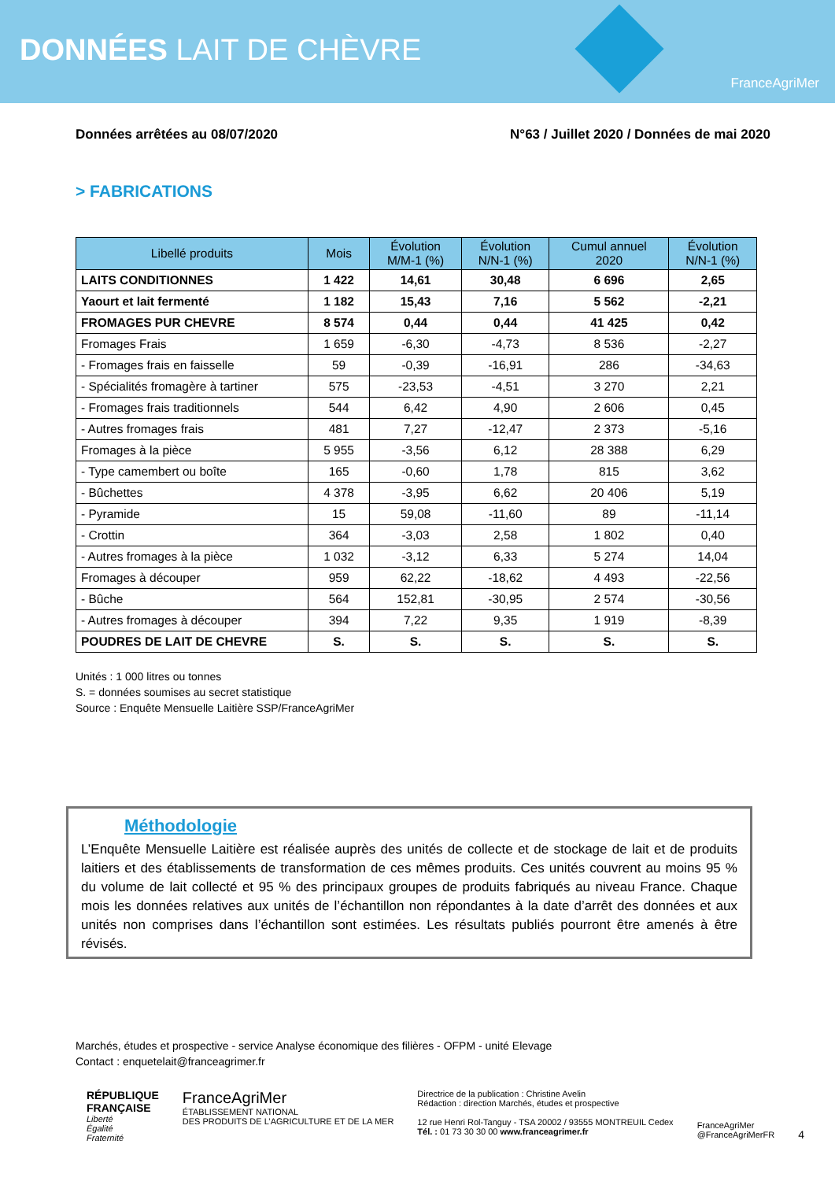DONNÉES LAIT DE CHÈVRE
FranceAgriMer
Données arrêtées au 08/07/2020 N°63 / Juillet 2020 / Données de mai 2020
> FABRICATIONS
| Libellé produits | Mois | Évolution M/M-1 (%) | Évolution N/N-1 (%) | Cumul annuel 2020 | Évolution N/N-1 (%) |
| --- | --- | --- | --- | --- | --- |
| LAITS CONDITIONNES | 1 422 | 14,61 | 30,48 | 6 696 | 2,65 |
| Yaourt et lait fermenté | 1 182 | 15,43 | 7,16 | 5 562 | -2,21 |
| FROMAGES PUR CHEVRE | 8 574 | 0,44 | 0,44 | 41 425 | 0,42 |
| Fromages Frais | 1 659 | -6,30 | -4,73 | 8 536 | -2,27 |
| - Fromages frais en faisselle | 59 | -0,39 | -16,91 | 286 | -34,63 |
| - Spécialités fromagère à tartiner | 575 | -23,53 | -4,51 | 3 270 | 2,21 |
| - Fromages frais traditionnels | 544 | 6,42 | 4,90 | 2 606 | 0,45 |
| - Autres fromages frais | 481 | 7,27 | -12,47 | 2 373 | -5,16 |
| Fromages à la pièce | 5 955 | -3,56 | 6,12 | 28 388 | 6,29 |
| - Type camembert ou boîte | 165 | -0,60 | 1,78 | 815 | 3,62 |
| - Bûchettes | 4 378 | -3,95 | 6,62 | 20 406 | 5,19 |
| - Pyramide | 15 | 59,08 | -11,60 | 89 | -11,14 |
| - Crottin | 364 | -3,03 | 2,58 | 1 802 | 0,40 |
| - Autres fromages à la pièce | 1 032 | -3,12 | 6,33 | 5 274 | 14,04 |
| Fromages à découper | 959 | 62,22 | -18,62 | 4 493 | -22,56 |
| - Bûche | 564 | 152,81 | -30,95 | 2 574 | -30,56 |
| - Autres fromages à découper | 394 | 7,22 | 9,35 | 1 919 | -8,39 |
| POUDRES DE LAIT DE CHEVRE | S. | S. | S. | S. | S. |
Unités : 1 000 litres ou tonnes
S. = données soumises au secret statistique
Source : Enquête Mensuelle Laitière SSP/FranceAgriMer
Méthodologie
L’Enquête Mensuelle Laitière est réalisée auprès des unités de collecte et de stockage de lait et de produits laitiers et des établissements de transformation de ces mêmes produits. Ces unités couvrent au moins 95 % du volume de lait collecté et 95 % des principaux groupes de produits fabriqués au niveau France. Chaque mois les données relatives aux unités de l’échantillon non répondantes à la date d’arrêt des données et aux unités non comprises dans l’échantillon sont estimées. Les résultats publiés pourront être amenés à être révisés.
Marchés, études et prospective - service Analyse économique des filières - OFPM - unité Elevage
Contact : enquetelait@franceagrimer.fr
RÉPUBLIQUE
FRANÇAISE
Liberté
Égalité
Fraternité
FranceAgriMer
ÉTABLISSEMENT NATIONAL
DES PRODUITS DE L’AGRICULTURE ET DE LA MER
Directrice de la publication : Christine Avelin
Rédaction : direction Marchés, études et prospective
12 rue Henri Rol-Tanguy - TSA 20002 / 93555 MONTREUIL Cedex
Tél. : 01 73 30 30 00 www.franceagrimer.fr
FranceAgriMer
@FranceAgriMerFR
4